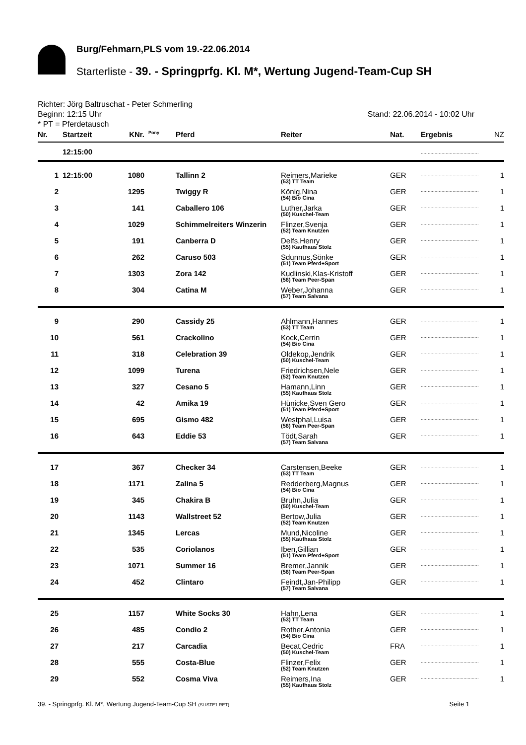Burg/Fehmarn,PLS vom 19.-22.06.2014
Starterliste - 39. - Springprfg. Kl. M*, Wertung Jugend-Team-Cup SH
Richter: Jörg Baltruschat - Peter Schmerling
Stand: 22.06.2014 - 10:02 Uhr Beginn: 12:15 Uhr
* PT = Pferdetausch
| Nr. | Startzeit | KNr. | Pony | Pferd | Reiter | Nat. | Ergebnis | NZ |
| --- | --- | --- | --- | --- | --- | --- | --- | --- |
| | 12:15:00 | | | | | | .......................................... | |
| 1 | 12:15:00 | 1080 | | Tallinn 2 | Reimers,Marieke (53) TT Team | GER | .......................................... | 1 |
| 2 | | 1295 | | Twiggy R | König,Nina (54) Bio Cina | GER | .......................................... | 1 |
| 3 | | 141 | | Caballero 106 | Luther,Jarka (50) Kuschel-Team | GER | .......................................... | 1 |
| 4 | | 1029 | | Schimmelreiters Winzerin | Flinzer,Svenja (52) Team Knutzen | GER | .......................................... | 1 |
| 5 | | 191 | | Canberra D | Delfs,Henry (55) Kaufhaus Stolz | GER | .......................................... | 1 |
| 6 | | 262 | | Caruso 503 | Sdunnus,Sönke (51) Team Pferd+Sport | GER | .......................................... | 1 |
| 7 | | 1303 | | Zora 142 | Kudlinski,Klas-Kristoff (56) Team Peer-Span | GER | .......................................... | 1 |
| 8 | | 304 | | Catina M | Weber,Johanna (57) Team Salvana | GER | .......................................... | 1 |
| 9 | | 290 | | Cassidy 25 | Ahlmann,Hannes (53) TT Team | GER | .......................................... | 1 |
| 10 | | 561 | | Crackolino | Kock,Cerrin (54) Bio Cina | GER | .......................................... | 1 |
| 11 | | 318 | | Celebration 39 | Oldekop,Jendrik (50) Kuschel-Team | GER | .......................................... | 1 |
| 12 | | 1099 | | Turena | Friedrichsen,Nele (52) Team Knutzen | GER | .......................................... | 1 |
| 13 | | 327 | | Cesano 5 | Hamann,Linn (55) Kaufhaus Stolz | GER | .......................................... | 1 |
| 14 | | 42 | | Amika 19 | Hünicke,Sven Gero (51) Team Pferd+Sport | GER | .......................................... | 1 |
| 15 | | 695 | | Gismo 482 | Westphal,Luisa (56) Team Peer-Span | GER | .......................................... | 1 |
| 16 | | 643 | | Eddie 53 | Tödt,Sarah (57) Team Salvana | GER | .......................................... | 1 |
| 17 | | 367 | | Checker 34 | Carstensen,Beeke (53) TT Team | GER | .......................................... | 1 |
| 18 | | 1171 | | Zalina 5 | Redderberg,Magnus (54) Bio Cina | GER | .......................................... | 1 |
| 19 | | 345 | | Chakira B | Bruhn,Julia (50) Kuschel-Team | GER | .......................................... | 1 |
| 20 | | 1143 | | Wallstreet 52 | Bertow,Julia (52) Team Knutzen | GER | .......................................... | 1 |
| 21 | | 1345 | | Lercas | Mund,Nicoline (55) Kaufhaus Stolz | GER | .......................................... | 1 |
| 22 | | 535 | | Coriolanos | Iben,Gillian (51) Team Pferd+Sport | GER | .......................................... | 1 |
| 23 | | 1071 | | Summer 16 | Bremer,Jannik (56) Team Peer-Span | GER | .......................................... | 1 |
| 24 | | 452 | | Clintaro | Feindt,Jan-Philipp (57) Team Salvana | GER | .......................................... | 1 |
| 25 | | 1157 | | White Socks 30 | Hahn,Lena (53) TT Team | GER | .......................................... | 1 |
| 26 | | 485 | | Condio 2 | Rother,Antonia (54) Bio Cina | GER | .......................................... | 1 |
| 27 | | 217 | | Carcadia | Becat,Cedric (50) Kuschel-Team | FRA | .......................................... | 1 |
| 28 | | 555 | | Costa-Blue | Flinzer,Felix (52) Team Knutzen | GER | .......................................... | 1 |
| 29 | | 552 | | Cosma Viva | Reimers,Ina (55) Kaufhaus Stolz | GER | .......................................... | 1 |
Seite 1 39. - Springprfg. Kl. M*, Wertung Jugend-Team-Cup SH (SLISTE1.RET)